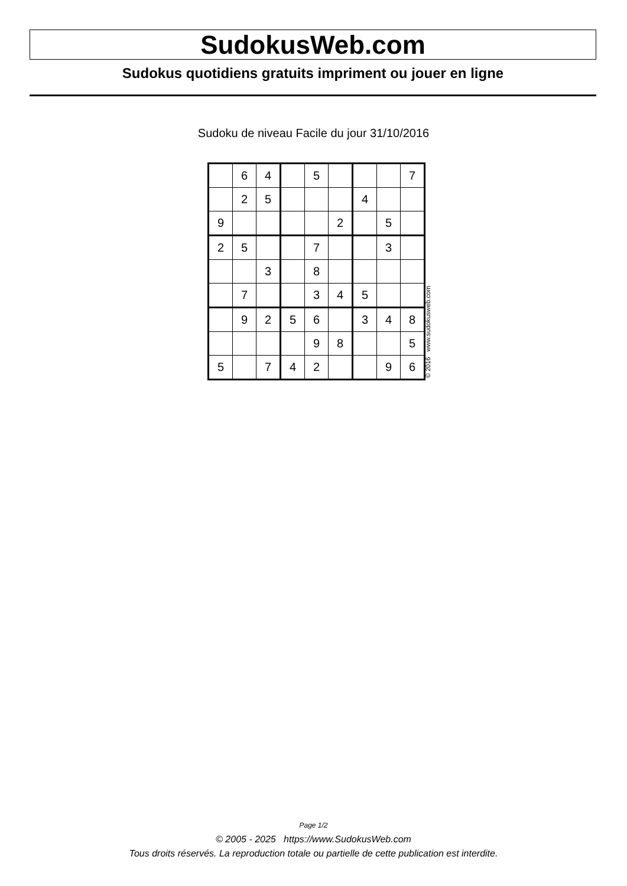SudokusWeb.com
Sudokus quotidiens gratuits impriment ou jouer en ligne
Sudoku de niveau Facile du jour 31/10/2016
| | 6 | 4 | | 5 | | | | 7 |
| | 2 | 5 | | | | 4 | | |
| 9 | | | | | 2 | | 5 | |
| 2 | 5 | | | 7 | | | 3 | |
| | | 3 | | 8 | | | | |
| | 7 | | | 3 | 4 | 5 | | |
| | 9 | 2 | 5 | 6 | | 3 | 4 | 8 |
| | | | | 9 | 8 | | | 5 |
| 5 | | 7 | 4 | 2 | | | 9 | 6 |
© 2016 www.sudokusweb.com
Page 1/2
© 2005 - 2025 https://www.SudokusWeb.com
Tous droits réservés. La reproduction totale ou partielle de cette publication est interdite.